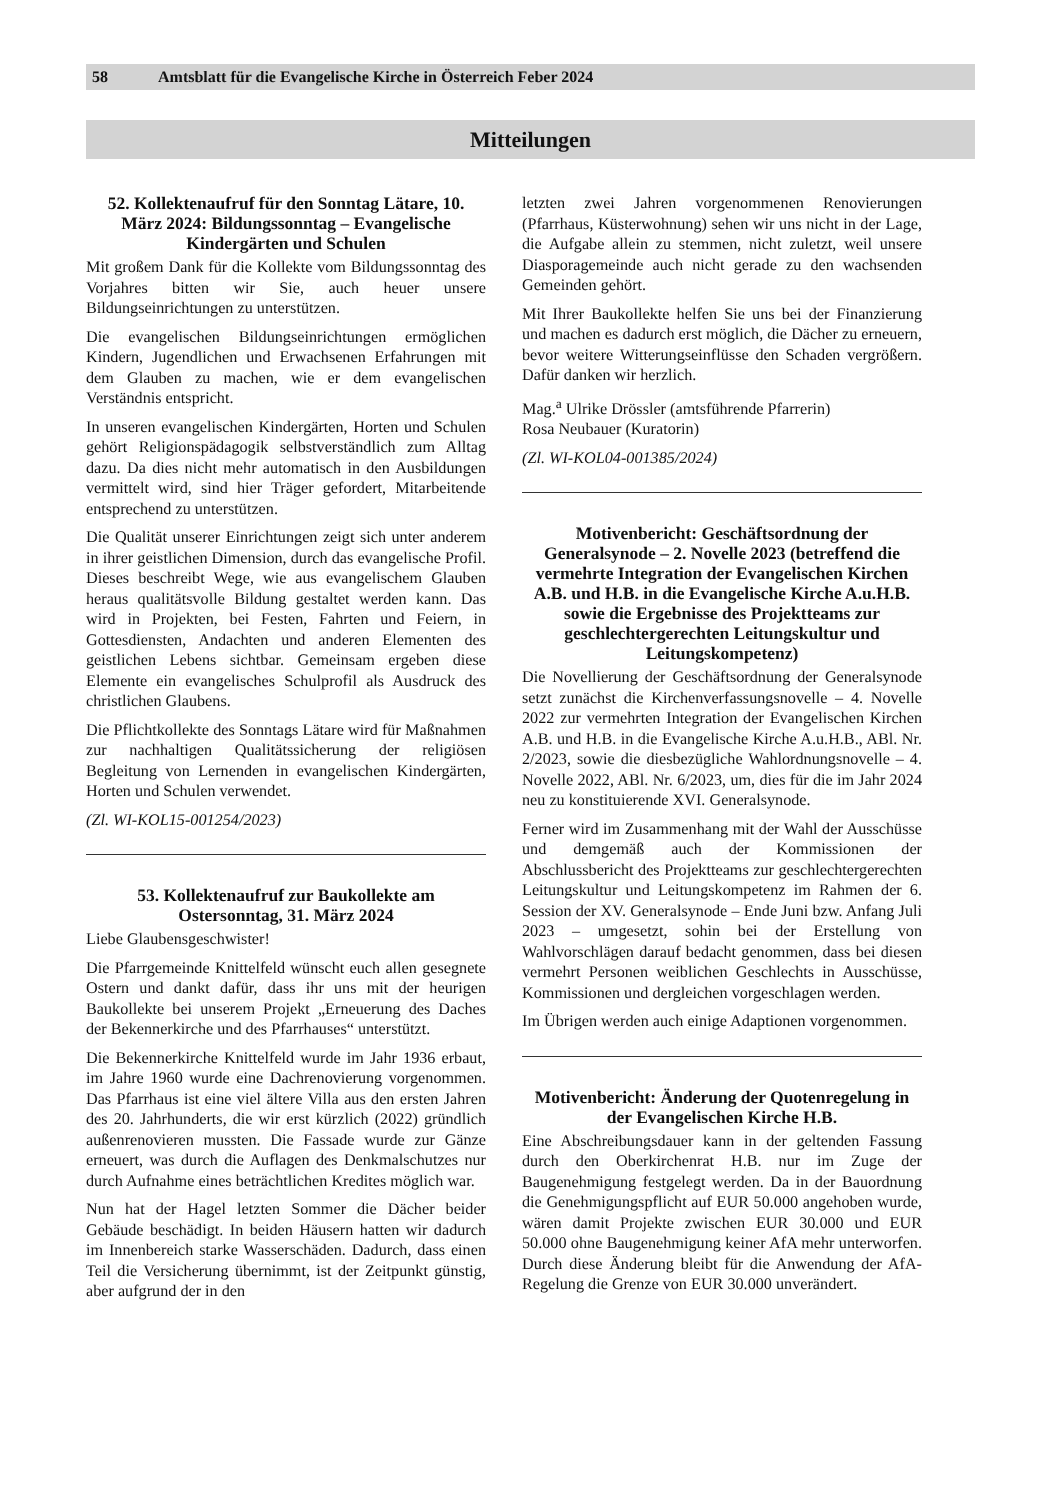58 Amtsblatt für die Evangelische Kirche in Österreich Feber 2024
Mitteilungen
52. Kollektenaufruf für den Sonntag Lätare, 10. März 2024: Bildungssonntag – Evangelische Kindergärten und Schulen
Mit großem Dank für die Kollekte vom Bildungssonntag des Vorjahres bitten wir Sie, auch heuer unsere Bildungseinrichtungen zu unterstützen.
Die evangelischen Bildungseinrichtungen ermöglichen Kindern, Jugendlichen und Erwachsenen Erfahrungen mit dem Glauben zu machen, wie er dem evangelischen Verständnis entspricht.
In unseren evangelischen Kindergärten, Horten und Schulen gehört Religionspädagogik selbstverständlich zum Alltag dazu. Da dies nicht mehr automatisch in den Ausbildungen vermittelt wird, sind hier Träger gefordert, Mitarbeitende entsprechend zu unterstützen.
Die Qualität unserer Einrichtungen zeigt sich unter anderem in ihrer geistlichen Dimension, durch das evangelische Profil. Dieses beschreibt Wege, wie aus evangelischem Glauben heraus qualitätsvolle Bildung gestaltet werden kann. Das wird in Projekten, bei Festen, Fahrten und Feiern, in Gottesdiensten, Andachten und anderen Elementen des geistlichen Lebens sichtbar. Gemeinsam ergeben diese Elemente ein evangelisches Schulprofil als Ausdruck des christlichen Glaubens.
Die Pflichtkollekte des Sonntags Lätare wird für Maßnahmen zur nachhaltigen Qualitätssicherung der religiösen Begleitung von Lernenden in evangelischen Kindergärten, Horten und Schulen verwendet.
(Zl. WI-KOL15-001254/2023)
53. Kollektenaufruf zur Baukollekte am Ostersonntag, 31. März 2024
Liebe Glaubensgeschwister!
Die Pfarrgemeinde Knittelfeld wünscht euch allen gesegnete Ostern und dankt dafür, dass ihr uns mit der heurigen Baukollekte bei unserem Projekt „Erneuerung des Daches der Bekennerkirche und des Pfarrhauses“ unterstützt.
Die Bekennerkirche Knittelfeld wurde im Jahr 1936 erbaut, im Jahre 1960 wurde eine Dachrenovierung vorgenommen. Das Pfarrhaus ist eine viel ältere Villa aus den ersten Jahren des 20. Jahrhunderts, die wir erst kürzlich (2022) gründlich außenrenovieren mussten. Die Fassade wurde zur Gänze erneuert, was durch die Auflagen des Denkmalschutzes nur durch Aufnahme eines beträchtlichen Kredites möglich war.
Nun hat der Hagel letzten Sommer die Dächer beider Gebäude beschädigt. In beiden Häusern hatten wir dadurch im Innenbereich starke Wasserschäden. Dadurch, dass einen Teil die Versicherung übernimmt, ist der Zeitpunkt günstig, aber aufgrund der in den
letzten zwei Jahren vorgenommenen Renovierungen (Pfarrhaus, Küsterwohnung) sehen wir uns nicht in der Lage, die Aufgabe allein zu stemmen, nicht zuletzt, weil unsere Diasporagemeinde auch nicht gerade zu den wachsenden Gemeinden gehört.
Mit Ihrer Baukollekte helfen Sie uns bei der Finanzierung und machen es dadurch erst möglich, die Dächer zu erneuern, bevor weitere Witterungseinflüsse den Schaden vergrößern. Dafür danken wir herzlich.
Mag.<sup>a</sup> Ulrike Drössler (amtsführende Pfarrerin)
Rosa Neubauer (Kuratorin)
(Zl. WI-KOL04-001385/2024)
Motivenbericht: Geschäftsordnung der Generalsynode – 2. Novelle 2023 (betreffend die vermehrte Integration der Evangelischen Kirchen A.B. und H.B. in die Evangelische Kirche A.u.H.B. sowie die Ergebnisse des Projektteams zur geschlechtergerechten Leitungskultur und Leitungskompetenz)
Die Novellierung der Geschäftsordnung der Generalsynode setzt zunächst die Kirchenverfassungsnovelle – 4. Novelle 2022 zur vermehrten Integration der Evangelischen Kirchen A.B. und H.B. in die Evangelische Kirche A.u.H.B., ABl. Nr. 2/2023, sowie die diesbezügliche Wahlordnungsnovelle – 4. Novelle 2022, ABl. Nr. 6/2023, um, dies für die im Jahr 2024 neu zu konstituierende XVI. Generalsynode.
Ferner wird im Zusammenhang mit der Wahl der Ausschüsse und demgemäß auch der Kommissionen der Abschlussbericht des Projektteams zur geschlechtergerechten Leitungskultur und Leitungskompetenz im Rahmen der 6. Session der XV. Generalsynode – Ende Juni bzw. Anfang Juli 2023 – umgesetzt, sohin bei der Erstellung von Wahlvorschlägen darauf bedacht genommen, dass bei diesen vermehrt Personen weiblichen Geschlechts in Ausschüsse, Kommissionen und dergleichen vorgeschlagen werden.
Im Übrigen werden auch einige Adaptionen vorgenommen.
Motivenbericht: Änderung der Quotenregelung in der Evangelischen Kirche H.B.
Eine Abschreibungsdauer kann in der geltenden Fassung durch den Oberkirchenrat H.B. nur im Zuge der Baugenehmigung festgelegt werden. Da in der Bauordnung die Genehmigungspflicht auf EUR 50.000 angehoben wurde, wären damit Projekte zwischen EUR 30.000 und EUR 50.000 ohne Baugenehmigung keiner AfA mehr unterworfen. Durch diese Änderung bleibt für die Anwendung der AfA-Regelung die Grenze von EUR 30.000 unverändert.